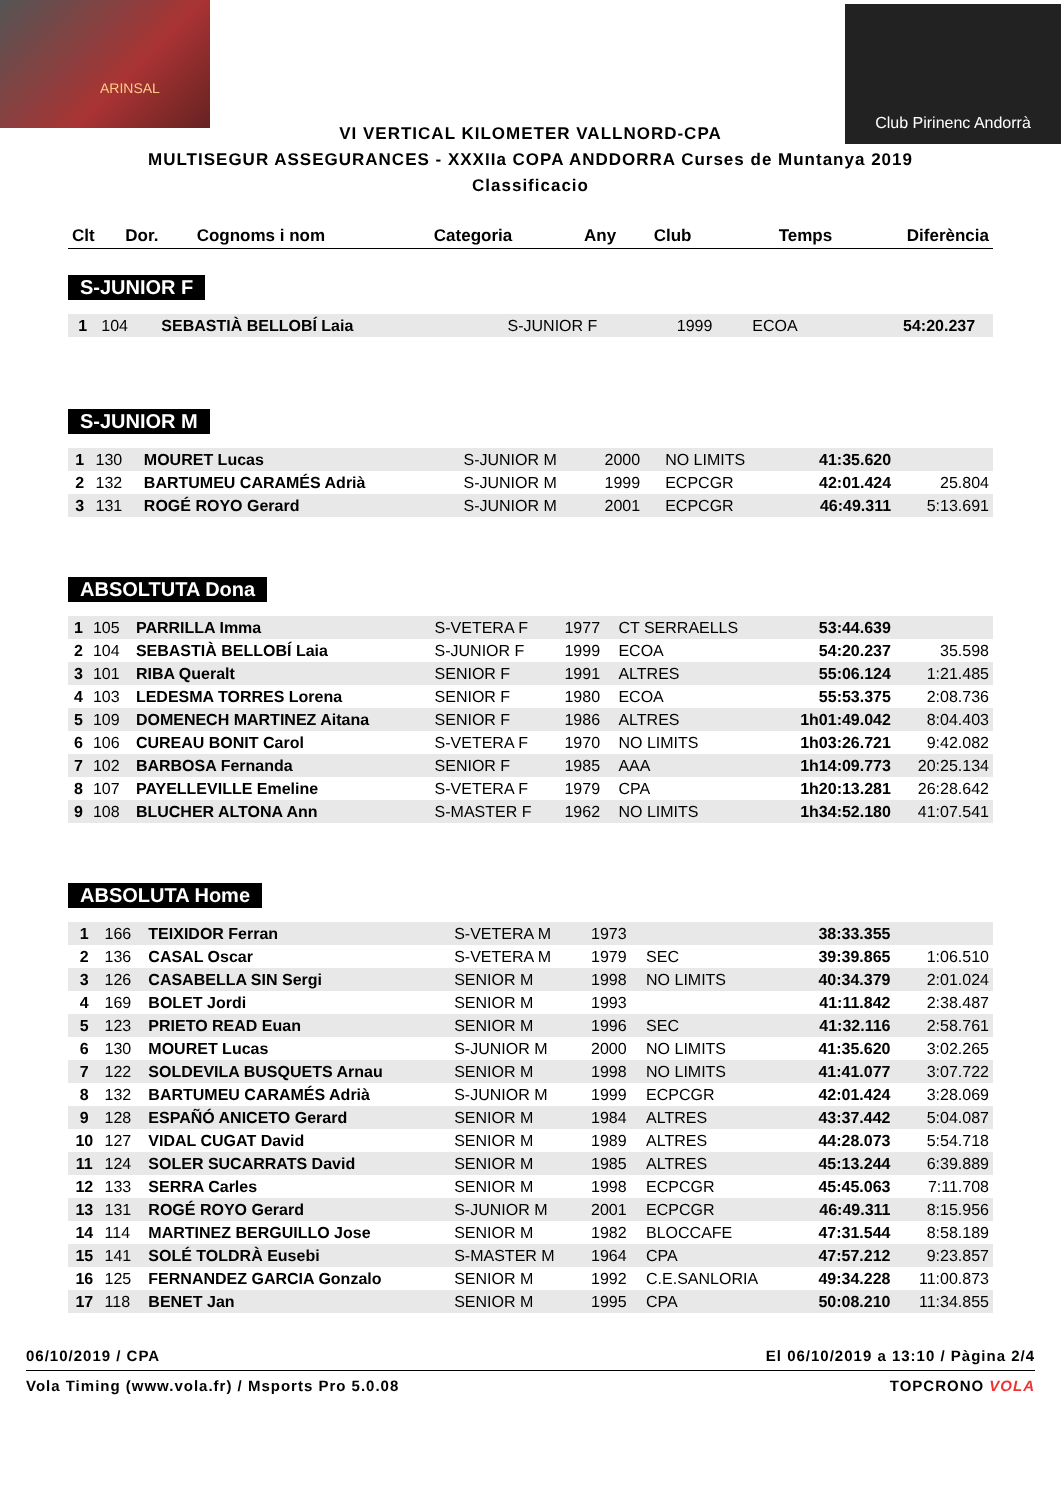ARINSAL Club Pirinenc Andorrà
VI VERTICAL KILOMETER VALLNORD-CPA
MULTISEGUR ASSEGURANCES - XXXIIa COPA ANDDORRA Curses de Muntanya 2019
Classificacio
| Clt | Dor. | Cognoms i nom | Categoria | Any | Club | Temps | Diferència |
| --- | --- | --- | --- | --- | --- | --- | --- |
S-JUNIOR F
| 1 | 104 | SEBASTIÀ BELLOBÍ Laia | S-JUNIOR F | 1999 | ECOA | 54:20.237 | |
S-JUNIOR M
| 1 | 130 | MOURET Lucas | S-JUNIOR M | 2000 | NO LIMITS | 41:35.620 | |
| 2 | 132 | BARTUMEU CARAMÉS Adrià | S-JUNIOR M | 1999 | ECPCGR | 42:01.424 | 25.804 |
| 3 | 131 | ROGÉ ROYO Gerard | S-JUNIOR M | 2001 | ECPCGR | 46:49.311 | 5:13.691 |
ABSOLTUTA Dona
| 1 | 105 | PARRILLA Imma | S-VETERA F | 1977 | CT SERRAELLS | 53:44.639 | |
| 2 | 104 | SEBASTIÀ BELLOBÍ Laia | S-JUNIOR F | 1999 | ECOA | 54:20.237 | 35.598 |
| 3 | 101 | RIBA Queralt | SENIOR F | 1991 | ALTRES | 55:06.124 | 1:21.485 |
| 4 | 103 | LEDESMA TORRES Lorena | SENIOR F | 1980 | ECOA | 55:53.375 | 2:08.736 |
| 5 | 109 | DOMENECH MARTINEZ Aitana | SENIOR F | 1986 | ALTRES | 1h01:49.042 | 8:04.403 |
| 6 | 106 | CUREAU BONIT Carol | S-VETERA F | 1970 | NO LIMITS | 1h03:26.721 | 9:42.082 |
| 7 | 102 | BARBOSA Fernanda | SENIOR F | 1985 | AAA | 1h14:09.773 | 20:25.134 |
| 8 | 107 | PAYELLEVILLE Emeline | S-VETERA F | 1979 | CPA | 1h20:13.281 | 26:28.642 |
| 9 | 108 | BLUCHER ALTONA Ann | S-MASTER F | 1962 | NO LIMITS | 1h34:52.180 | 41:07.541 |
ABSOLUTA Home
| 1 | 166 | TEIXIDOR Ferran | S-VETERA M | 1973 | | 38:33.355 | |
| 2 | 136 | CASAL Oscar | S-VETERA M | 1979 | SEC | 39:39.865 | 1:06.510 |
| 3 | 126 | CASABELLA SIN Sergi | SENIOR M | 1998 | NO LIMITS | 40:34.379 | 2:01.024 |
| 4 | 169 | BOLET Jordi | SENIOR M | 1993 | | 41:11.842 | 2:38.487 |
| 5 | 123 | PRIETO READ Euan | SENIOR M | 1996 | SEC | 41:32.116 | 2:58.761 |
| 6 | 130 | MOURET Lucas | S-JUNIOR M | 2000 | NO LIMITS | 41:35.620 | 3:02.265 |
| 7 | 122 | SOLDEVILA BUSQUETS Arnau | SENIOR M | 1998 | NO LIMITS | 41:41.077 | 3:07.722 |
| 8 | 132 | BARTUMEU CARAMÉS Adrià | S-JUNIOR M | 1999 | ECPCGR | 42:01.424 | 3:28.069 |
| 9 | 128 | ESPAÑÓ ANICETO Gerard | SENIOR M | 1984 | ALTRES | 43:37.442 | 5:04.087 |
| 10 | 127 | VIDAL CUGAT David | SENIOR M | 1989 | ALTRES | 44:28.073 | 5:54.718 |
| 11 | 124 | SOLER SUCARRATS David | SENIOR M | 1985 | ALTRES | 45:13.244 | 6:39.889 |
| 12 | 133 | SERRA Carles | SENIOR M | 1998 | ECPCGR | 45:45.063 | 7:11.708 |
| 13 | 131 | ROGÉ ROYO Gerard | S-JUNIOR M | 2001 | ECPCGR | 46:49.311 | 8:15.956 |
| 14 | 114 | MARTINEZ BERGUILLO Jose | SENIOR M | 1982 | BLOCCAFE | 47:31.544 | 8:58.189 |
| 15 | 141 | SOLÉ TOLDRÀ Eusebi | S-MASTER M | 1964 | CPA | 47:57.212 | 9:23.857 |
| 16 | 125 | FERNANDEZ GARCIA Gonzalo | SENIOR M | 1992 | C.E.SANLORIA | 49:34.228 | 11:00.873 |
| 17 | 118 | BENET Jan | SENIOR M | 1995 | CPA | 50:08.210 | 11:34.855 |
06/10/2019 / CPA El 06/10/2019 a 13:10 / Pàgina 2/4
Vola Timing (www.vola.fr) / Msports Pro 5.0.08 TOPCRONO VOLA